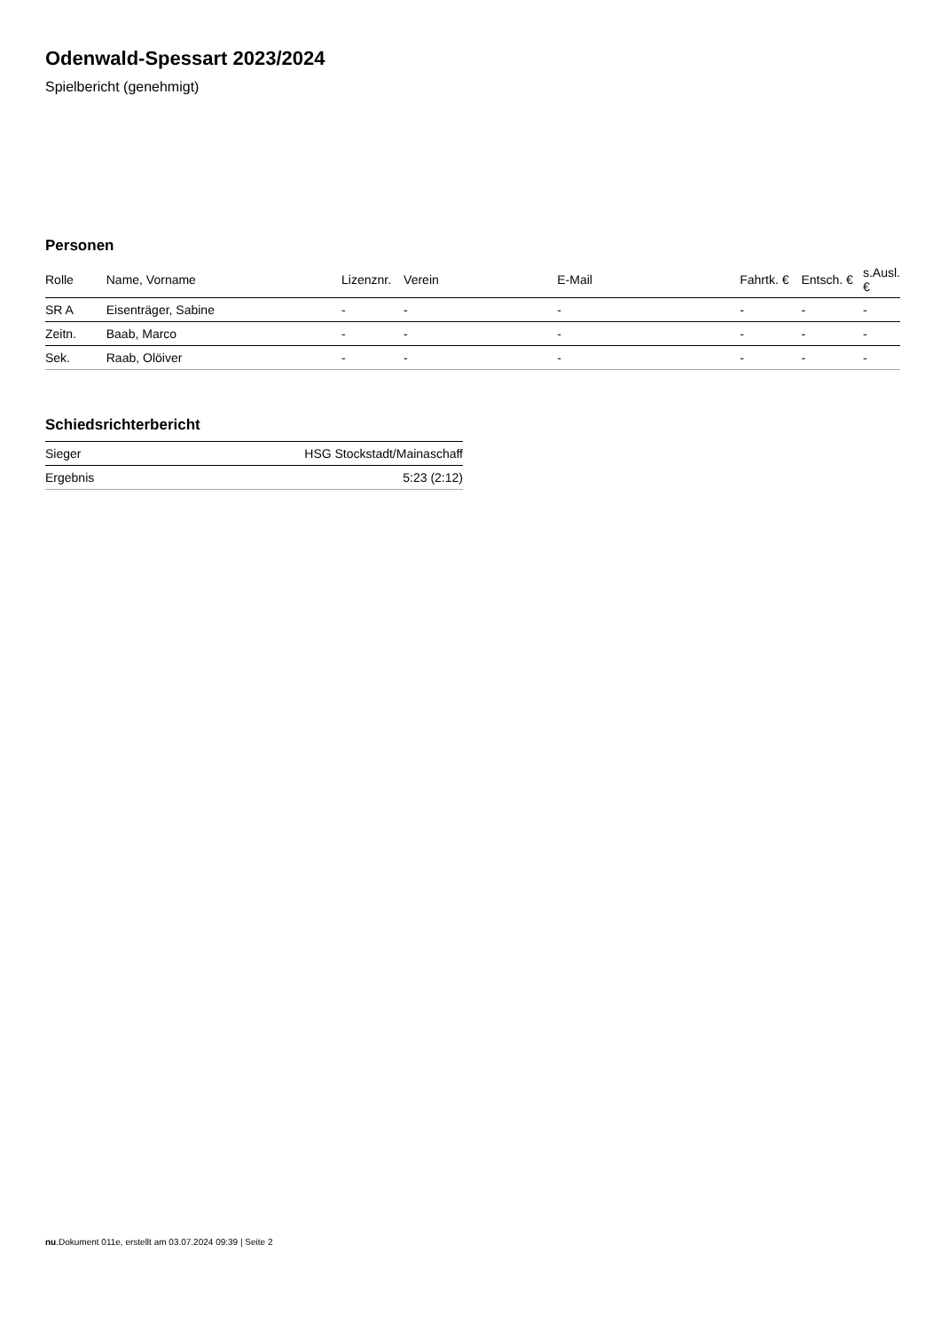Odenwald-Spessart 2023/2024
Spielbericht (genehmigt)
Personen
| Rolle | Name, Vorname | Lizenznr. | Verein | E-Mail | Fahrtk. € | Entsch. € | s.Ausl. € |
| --- | --- | --- | --- | --- | --- | --- | --- |
| SR A | Eisenträger, Sabine | - | - | - | - | - | - |
| Zeitn. | Baab, Marco | - | - | - | - | - | - |
| Sek. | Raab, Olöiver | - | - | - | - | - | - |
Schiedsrichterbericht
| Sieger | HSG Stockstadt/Mainaschaff |
| Ergebnis | 5:23 (2:12) |
nu.Dokument 011e, erstellt am 03.07.2024 09:39 | Seite 2